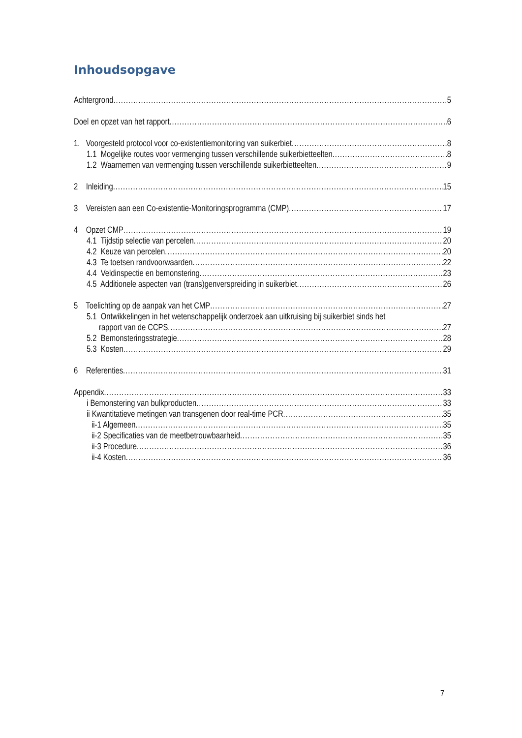Inhoudsopgave
Achtergrond 5
Doel en opzet van het rapport 6
1. Voorgesteld protocol voor co-existentiemonitoring van suikerbiet 8
1.1 Mogelijke routes voor vermenging tussen verschillende suikerbietteelten 8
1.2 Waarnemen van vermenging tussen verschillende suikerbietteelten 9
2 Inleiding 15
3 Vereisten aan een Co-existentie-Monitoringsprogramma (CMP) 17
4 Opzet CMP 19
4.1 Tijdstip selectie van percelen 20
4.2 Keuze van percelen 20
4.3 Te toetsen randvoorwaarden 22
4.4 Veldinspectie en bemonstering 23
4.5 Additionele aspecten van (trans)genverspreiding in suikerbiet 26
5 Toelichting op de aanpak van het CMP 27
5.1 Ontwikkelingen in het wetenschappelijk onderzoek aan uitkruising bij suikerbiet sinds het
rapport van de CCPS 27
5.2 Bemonsteringsstrategie 28
5.3 Kosten 29
6 Referenties 31
Appendix 33
i Bemonstering van bulkproducten 33
ii Kwantitatieve metingen van transgenen door real-time PCR 35
ii-1 Algemeen 35
ii-2 Specificaties van de meetbetrouwbaarheid 35
ii-3 Procedure 36
ii-4 Kosten 36
7